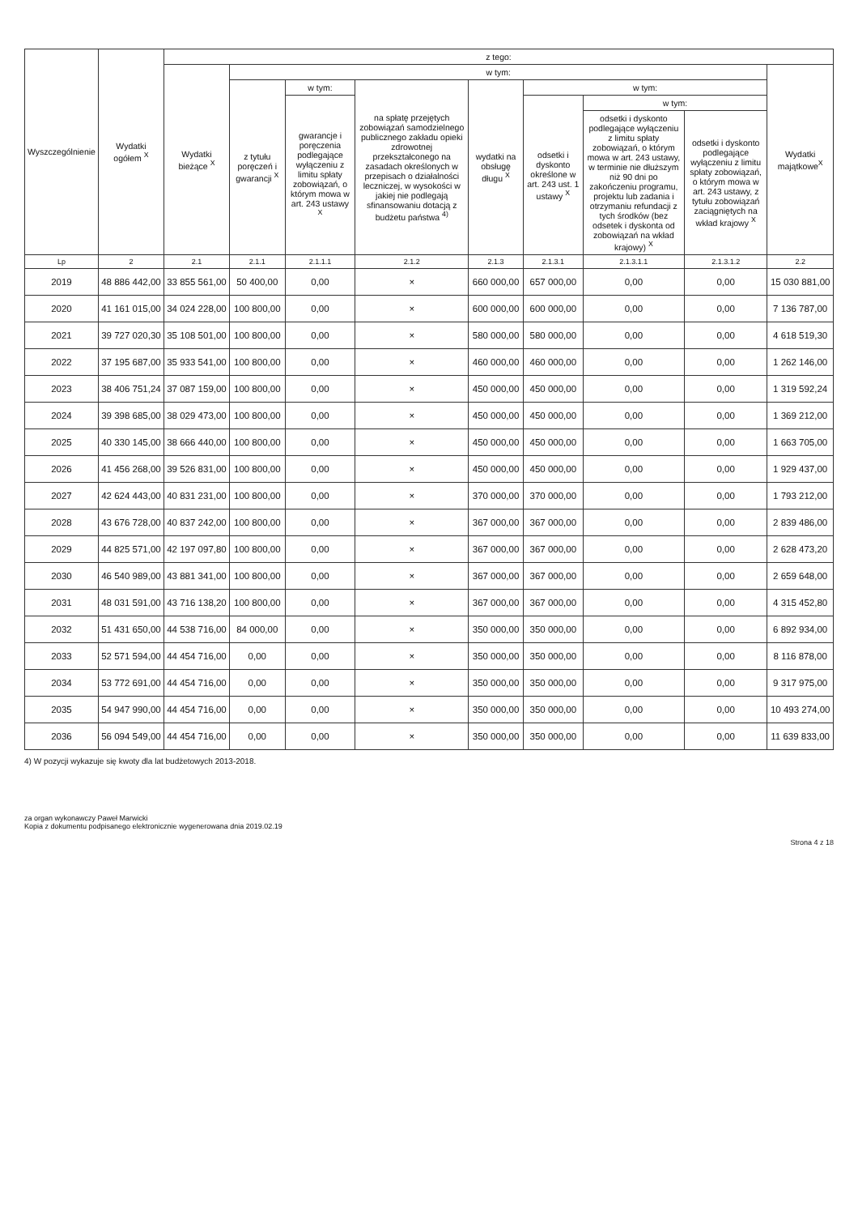| Wyszczególnienie | Wydatki ogółem <sup>X</sup> | z tego: | | | | | | | | |
| --- | --- | --- | --- | --- | --- | --- | --- | --- | --- | --- |
| | | Wydatki bieżące <sup>X</sup> | w tym: | | | | | | | Wydatki majątkowe<sup>X</sup> |
| | | | z tytułu poręczeń i gwarancji <sup>X</sup> | w tym: | na spłatę przejętych zobowiązań samodzielnego publicznego zakładu opieki zdrowotnej przekształconego na zasadach określonych w przepisach o działalności leczniczej, w wysokości w jakiej nie podlegają sfinansowaniu dotacją z budżetu państwa <sup>4)</sup> | wydatki na obsługę długu <sup>X</sup> | w tym: | | | |
| | | | | gwarancje i poręczenia podlegające wyłączeniu z limitu spłaty zobowiązań, o którym mowa w art. 243 ustawy <sup>X</sup> | | | odsetki i dyskonto określone w art. 243 ust. 1 ustawy <sup>X</sup> | w tym: | | |
| | | | | | | | | odsetki i dyskonto podlegające wyłączeniu z limitu spłaty zobowiązań, o którym mowa w art. 243 ustawy, w terminie nie dłuższym niż 90 dni po zakończeniu programu, projektu lub zadania i otrzymaniu refundacji z tych środków (bez odsetek i dyskonta od zobowiązań na wkład krajowy) <sup>X</sup> | odsetki i dyskonto podlegające wyłączeniu z limitu spłaty zobowiązań, o którym mowa w art. 243 ustawy, z tytułu zobowiązań zaciągniętych na wkład krajowy <sup>X</sup> | |
| Lp | 2 | 2.1 | 2.1.1 | 2.1.1.1 | 2.1.2 | 2.1.3 | 2.1.3.1 | 2.1.3.1.1 | 2.1.3.1.2 | 2.2 |
| 2019 | 48 886 442,00 | 33 855 561,00 | 50 400,00 | 0,00 | × | 660 000,00 | 657 000,00 | 0,00 | 0,00 | 15 030 881,00 |
| 2020 | 41 161 015,00 | 34 024 228,00 | 100 800,00 | 0,00 | × | 600 000,00 | 600 000,00 | 0,00 | 0,00 | 7 136 787,00 |
| 2021 | 39 727 020,30 | 35 108 501,00 | 100 800,00 | 0,00 | × | 580 000,00 | 580 000,00 | 0,00 | 0,00 | 4 618 519,30 |
| 2022 | 37 195 687,00 | 35 933 541,00 | 100 800,00 | 0,00 | × | 460 000,00 | 460 000,00 | 0,00 | 0,00 | 1 262 146,00 |
| 2023 | 38 406 751,24 | 37 087 159,00 | 100 800,00 | 0,00 | × | 450 000,00 | 450 000,00 | 0,00 | 0,00 | 1 319 592,24 |
| 2024 | 39 398 685,00 | 38 029 473,00 | 100 800,00 | 0,00 | × | 450 000,00 | 450 000,00 | 0,00 | 0,00 | 1 369 212,00 |
| 2025 | 40 330 145,00 | 38 666 440,00 | 100 800,00 | 0,00 | × | 450 000,00 | 450 000,00 | 0,00 | 0,00 | 1 663 705,00 |
| 2026 | 41 456 268,00 | 39 526 831,00 | 100 800,00 | 0,00 | × | 450 000,00 | 450 000,00 | 0,00 | 0,00 | 1 929 437,00 |
| 2027 | 42 624 443,00 | 40 831 231,00 | 100 800,00 | 0,00 | × | 370 000,00 | 370 000,00 | 0,00 | 0,00 | 1 793 212,00 |
| 2028 | 43 676 728,00 | 40 837 242,00 | 100 800,00 | 0,00 | × | 367 000,00 | 367 000,00 | 0,00 | 0,00 | 2 839 486,00 |
| 2029 | 44 825 571,00 | 42 197 097,80 | 100 800,00 | 0,00 | × | 367 000,00 | 367 000,00 | 0,00 | 0,00 | 2 628 473,20 |
| 2030 | 46 540 989,00 | 43 881 341,00 | 100 800,00 | 0,00 | × | 367 000,00 | 367 000,00 | 0,00 | 0,00 | 2 659 648,00 |
| 2031 | 48 031 591,00 | 43 716 138,20 | 100 800,00 | 0,00 | × | 367 000,00 | 367 000,00 | 0,00 | 0,00 | 4 315 452,80 |
| 2032 | 51 431 650,00 | 44 538 716,00 | 84 000,00 | 0,00 | × | 350 000,00 | 350 000,00 | 0,00 | 0,00 | 6 892 934,00 |
| 2033 | 52 571 594,00 | 44 454 716,00 | 0,00 | 0,00 | × | 350 000,00 | 350 000,00 | 0,00 | 0,00 | 8 116 878,00 |
| 2034 | 53 772 691,00 | 44 454 716,00 | 0,00 | 0,00 | × | 350 000,00 | 350 000,00 | 0,00 | 0,00 | 9 317 975,00 |
| 2035 | 54 947 990,00 | 44 454 716,00 | 0,00 | 0,00 | × | 350 000,00 | 350 000,00 | 0,00 | 0,00 | 10 493 274,00 |
| 2036 | 56 094 549,00 | 44 454 716,00 | 0,00 | 0,00 | × | 350 000,00 | 350 000,00 | 0,00 | 0,00 | 11 639 833,00 |
4) W pozycji wykazuje się kwoty dla lat budżetowych 2013-2018.
za organ wykonawczy Paweł Marwicki
Kopia z dokumentu podpisanego elektronicznie wygenerowana dnia 2019.02.19
Strona 4 z 18